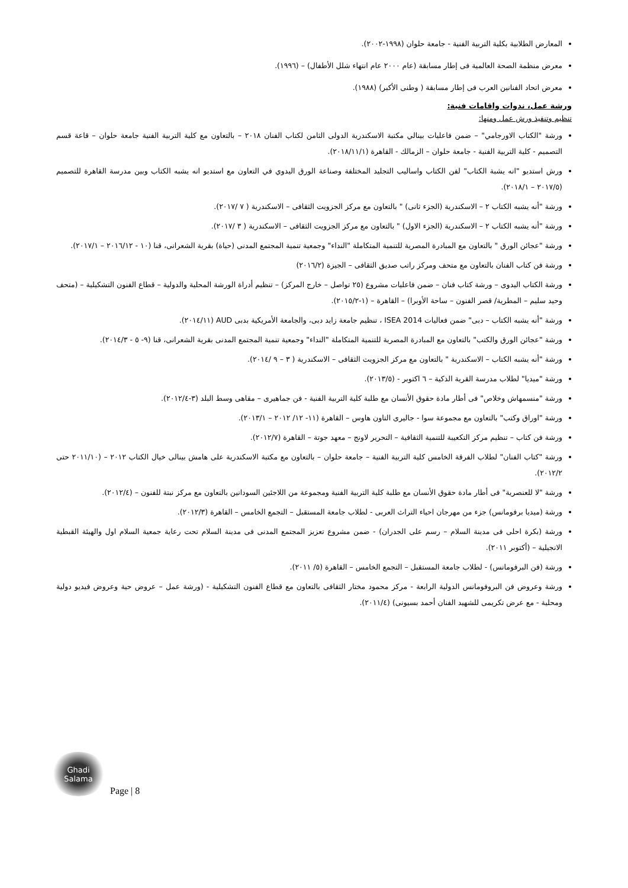المعارض الطلابية بكلية التربية الفنية - جامعة حلوان (١٩٩٨-٢٠٠٢).
معرض منظمة الصحة العالمية فى إطار مسابقة (عام ٢٠٠٠ عام انتهاء شلل الأطفال) – (١٩٩٦).
معرض اتحاد الفنانين العرب فى إطار مسابقة ( وطنى الأكبر) (١٩٨٨).
ورشة عمل، ندوات واقامات فنية:
تنظيم وتنفيذ ورش عمل ومنها:
ورشة "الكتاب الاورجامي" – ضمن فاعليات بينالي مكتبة الاسكندرية الدولى الثامن لكتاب الفنان ٢٠١٨ – بالتعاون مع كلية التربية الفنية جامعة حلوان – قاعة قسم التصميم - كلية التربية الفنية - جامعة حلوان – الزمالك - القاهرة (٢٠١٨/١١/١).
ورش استديو "انه يشبة الكتاب" لفن الكتاب واساليب التجليد المختلفة وصناعة الورق اليدوي في التعاون مع استديو انه يشبه الكتاب وبين مدرسة القاهرة للتصميم (٢٠١٧/٥ – ٢٠١٨/١).
ورشة "أنه يشبه الكتاب ٢ – الاسكندرية (الجزء ثانى) " بالتعاون مع مركز الجزويت الثقافى – الاسكندرية ( ٧ /٢٠١٧).
ورشة "أنه يشبه الكتاب ٢ – الاسكندرية (الجزء الاول) " بالتعاون مع مركز الجزويت الثقافى – الاسكندرية ( ٣ /٢٠١٧).
ورشة "عجائن الورق " بالتعاون مع المبادرة المصرية للتنمية المتكاملة "النداء" وجمعية تنمية المجتمع المدنى (حياة) بقرية الشعرانى، قنا (١٠ - ٢٠١٦/١٢ – ٢٠١٧/١).
ورشة فن كتاب الفنان بالتعاون مع متحف ومركز راتب صديق الثقافى – الجيزة (٢٠١٦/٢)
ورشة الكتاب اليدوى – ورشة كتاب فنان – ضمن فاعليات مشروع (٢٥ تواصل – خارج المركز) – تنظيم أدراة الورشة المحلية والدولية – قطاع الفنون التشكيلية – (متحف وحيد سليم – المطرية/ قصر الفنون – ساحة الأوبرا) – القاهرة – (١-٢٠١٥/٢).
ورشة "أنه يشبه الكتاب – دبى" ضمن فعاليات ISEA 2014 ، تنظيم جامعة زايد دبى، والجامعة الأمريكية بدبى AUD (٢٠١٤/١١).
ورشة "عجائن الورق والكتب" بالتعاون مع المبادرة المصرية للتنمية المتكاملة "النداء" وجمعية تنمية المجتمع المدنى بقرية الشعرانى، قنا (٩- ٥ - ٢٠١٤/٣).
ورشة "أنه يشبه الكتاب – الاسكندرية " بالتعاون مع مركز الجزويت الثقافى – الاسكندرية ( ٣ – ٩ /٢٠١٤).
ورشة "ميديا" لطلاب مدرسة القرية الذكية – ٦ اكتوبر - (٢٠١٣/٥).
ورشة "منسمهاش وخلاص" فى أطار مادة حقوق الأنسان مع طلبة كلية التربية الفنية - فن جماهيرى – مقاهى وسط البلد (٣-٢٠١٢/٤).
ورشة "اوراق وكتب" بالتعاون مع مجموعة سوا - جاليرى التاون هاوس – القاهرة (١١- ١٢/ ٢٠١٢ – ٢٠١٣/١).
ورشة فن كتاب – تنظيم مركز التكعيبة للتنمية الثقافية – التحرير لاونج – معهد جوتة – القاهرة (٢٠١٢/٧).
ورشة "كتاب الفنان" لطلاب الفرقة الخامس كلية التربية الفنية – جامعة حلوان – بالتعاون مع مكتبة الاسكندرية على هامش بينالى خيال الكتاب ٢٠١٢ – (٢٠١١/١٠ حتى ٢٠١٢/٢).
ورشة "لا للعنصرية" فى أطار مادة حقوق الأنسان مع طلبة كلية التربية الفنية ومجموعة من اللاجئين السودانين بالتعاون مع مركز نبتة للفنون – (٢٠١٢/٤).
ورشة (ميديا برفومانس) جزء من مهرجان احياء التراث العربى - لطلاب جامعة المستقبل – التجمع الخامس – القاهرة (٢٠١٢/٣).
ورشة (بكرة احلى فى مدينة السلام – رسم على الجدران) - ضمن مشروع تعزيز المجتمع المدنى فى مدينة السلام تحت رعاية جمعية السلام اول والهيئة القبطية الانجيلية – (أكتوبر ٢٠١١).
ورشة (فن البرفومانس) - لطلاب جامعة المستقبل – التجمع الخامس – القاهرة (٥/ ٢٠١١).
ورشة وعروض فن البروفومانس الدولية الرابعة - مركز محمود مختار الثقافى بالتعاون مع قطاع الفنون التشكيلية - (ورشة عمل – عروض حية وعروض فيديو دولية ومحلية - مع عرض تكريمى للشهيد الفنان أحمد بسيونى) (٢٠١١/٤).
Ghadi
Salama
Page | 8